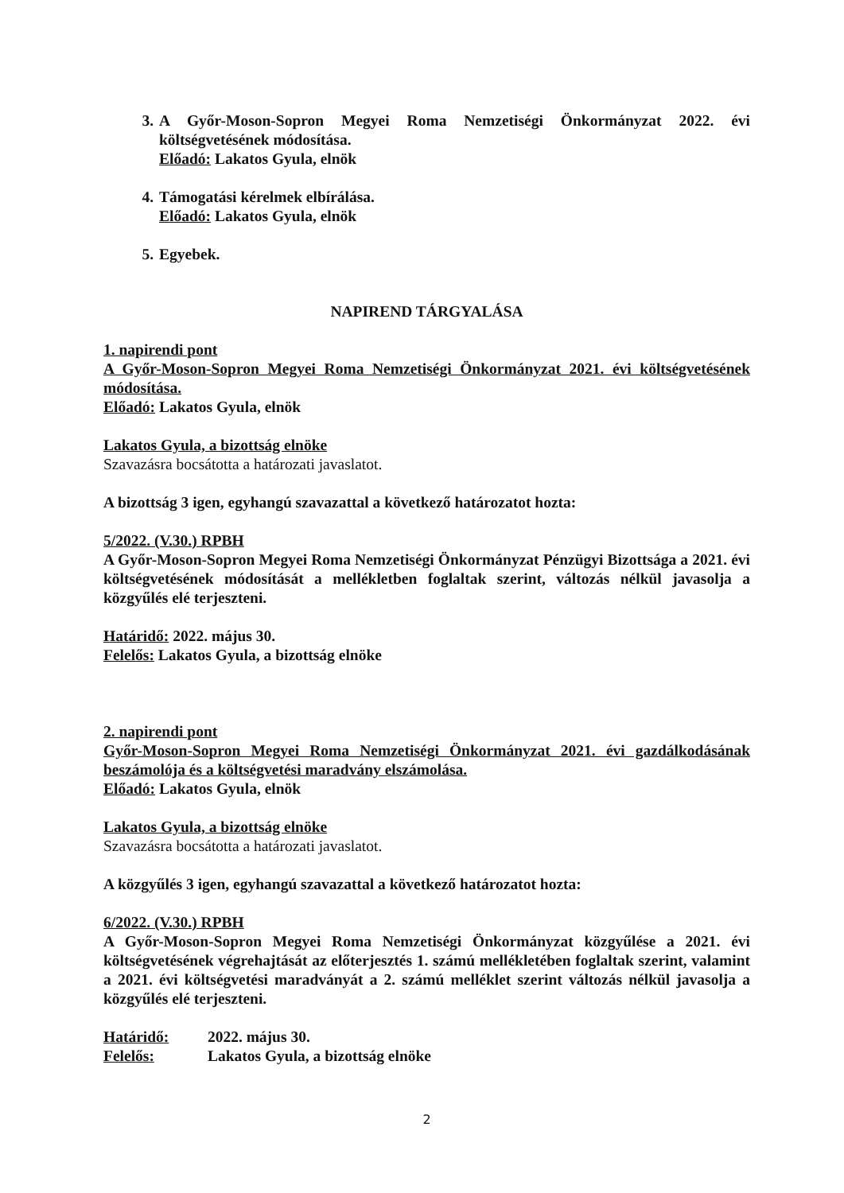3. A Győr-Moson-Sopron Megyei Roma Nemzetiségi Önkormányzat 2022. évi költségvetésének módosítása.
Előadó: Lakatos Gyula, elnök
4. Támogatási kérelmek elbírálása.
Előadó: Lakatos Gyula, elnök
5. Egyebek.
NAPIREND TÁRGYALÁSA
1. napirendi pont
A Győr-Moson-Sopron Megyei Roma Nemzetiségi Önkormányzat 2021. évi költségvetésének módosítása.
Előadó: Lakatos Gyula, elnök
Lakatos Gyula, a bizottság elnöke
Szavazásra bocsátotta a határozati javaslatot.
A bizottság 3 igen, egyhangú szavazattal a következő határozatot hozta:
5/2022. (V.30.) RPBH
A Győr-Moson-Sopron Megyei Roma Nemzetiségi Önkormányzat Pénzügyi Bizottsága a 2021. évi költségvetésének módosítását a mellékletben foglaltak szerint, változás nélkül javasolja a közgyűlés elé terjeszteni.
Határidő: 2022. május 30.
Felelős: Lakatos Gyula, a bizottság elnöke
2. napirendi pont
Győr-Moson-Sopron Megyei Roma Nemzetiségi Önkormányzat 2021. évi gazdálkodásának beszámolója és a költségvetési maradvány elszámolása.
Előadó: Lakatos Gyula, elnök
Lakatos Gyula, a bizottság elnöke
Szavazásra bocsátotta a határozati javaslatot.
A közgyűlés 3 igen, egyhangú szavazattal a következő határozatot hozta:
6/2022. (V.30.) RPBH
A Győr-Moson-Sopron Megyei Roma Nemzetiségi Önkormányzat közgyűlése a 2021. évi költségvetésének végrehajtását az előterjesztés 1. számú mellékletében foglaltak szerint, valamint a 2021. évi költségvetési maradványát a 2. számú melléklet szerint változás nélkül javasolja a közgyűlés elé terjeszteni.
Határidő: 2022. május 30.
Felelős: Lakatos Gyula, a bizottság elnöke
2